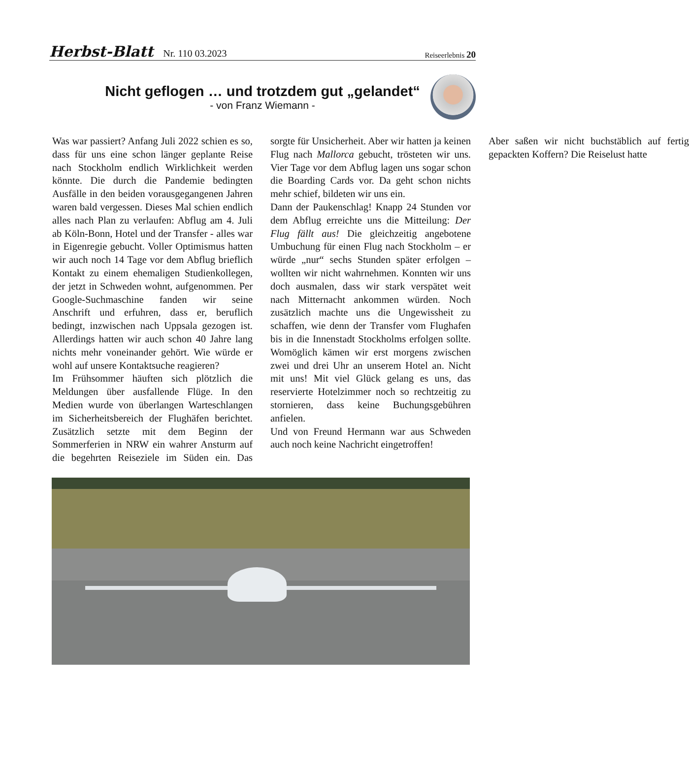Herbst-Blatt Nr. 110 03.2023
Reiseerlebnis 20
Nicht geflogen … und trotzdem gut „gelandet“
- von Franz Wiemann -
Was war passiert? Anfang Juli 2022 schien es so, dass für uns eine schon länger geplante Reise nach Stockholm endlich Wirklichkeit werden könnte. Die durch die Pandemie bedingten Ausfälle in den beiden vorausgegangenen Jahren waren bald vergessen. Dieses Mal schien endlich alles nach Plan zu verlaufen: Abflug am 4. Juli ab Köln-Bonn, Hotel und der Transfer - alles war in Eigenregie gebucht. Voller Optimismus hatten wir auch noch 14 Tage vor dem Abflug brieflich Kontakt zu einem ehemaligen Studienkollegen, der jetzt in Schweden wohnt, aufgenommen. Per Google-Suchmaschine fanden wir seine Anschrift und erfuhren, dass er, beruflich bedingt, inzwischen nach Uppsala gezogen ist. Allerdings hatten wir auch schon 40 Jahre lang nichts mehr voneinander gehört. Wie würde er wohl auf unsere Kontaktsuche reagieren?
Im Frühsommer häuften sich plötzlich die Meldungen über ausfallende Flüge. In den Medien wurde von überlangen Warteschlangen im Sicherheitsbereich der Flughäfen berichtet. Zusätzlich setzte mit dem Beginn der Sommerferien in NRW ein wahrer Ansturm auf die begehrten Reiseziele im Süden ein. Das sorgte für Unsicherheit. Aber wir hatten ja keinen Flug nach Mallorca gebucht, trösteten wir uns. Vier Tage vor dem Abflug lagen uns sogar schon die Boarding Cards vor. Da geht schon nichts mehr schief, bildeten wir uns ein.
Dann der Paukenschlag! Knapp 24 Stunden vor dem Abflug erreichte uns die Mitteilung: Der Flug fällt aus! Die gleichzeitig angebotene Umbuchung für einen Flug nach Stockholm – er würde „nur“ sechs Stunden später erfolgen – wollten wir nicht wahrnehmen. Konnten wir uns doch ausmalen, dass wir stark verspätet weit nach Mitternacht ankommen würden. Noch zusätzlich machte uns die Ungewissheit zu schaffen, wie denn der Transfer vom Flughafen bis in die Innenstadt Stockholms erfolgen sollte. Womöglich kämen wir erst morgens zwischen zwei und drei Uhr an unserem Hotel an. Nicht mit uns! Mit viel Glück gelang es uns, das reservierte Hotelzimmer noch so rechtzeitig zu stornieren, dass keine Buchungsgebühren anfielen.
Und von Freund Hermann war aus Schweden auch noch keine Nachricht eingetroffen!
Aber saßen wir nicht buchstäblich auf fertig gepackten Koffern? Die Reiselust hatte